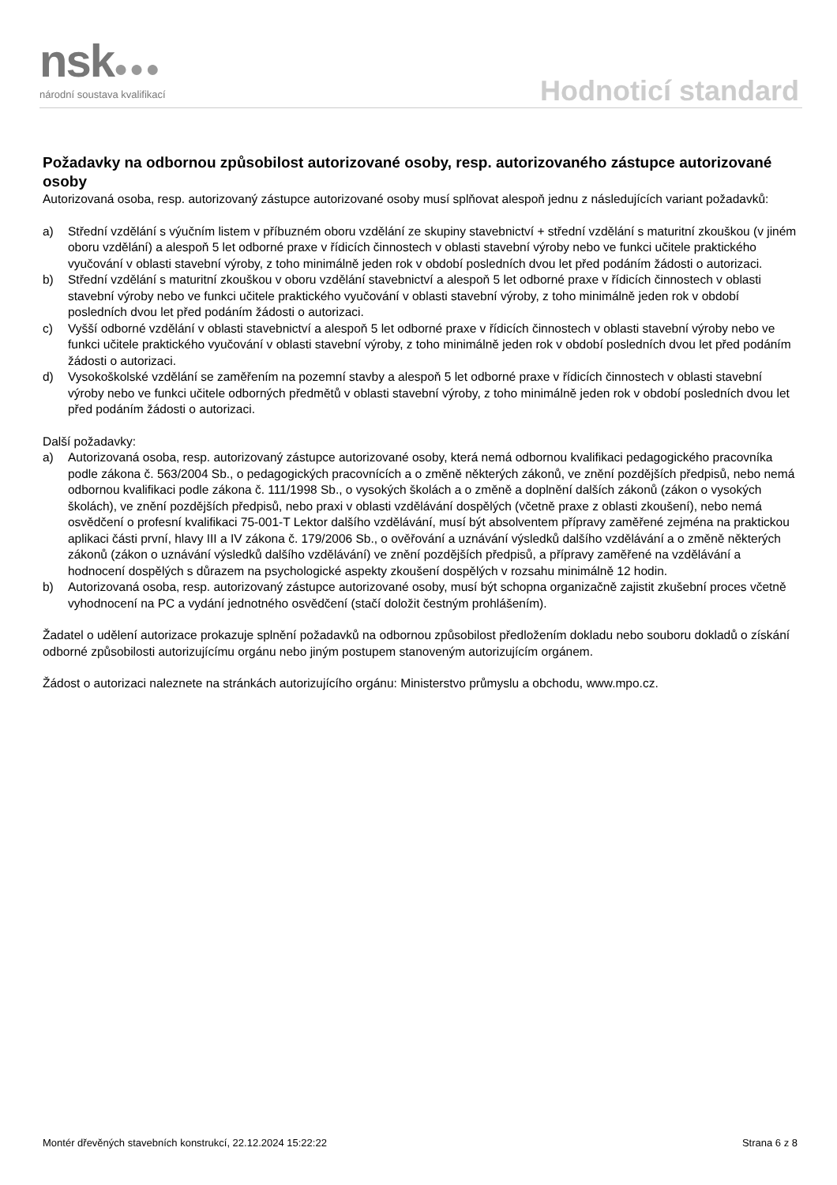nsk●●●
národní soustava kvalifikací Hodnoticí standard
Požadavky na odbornou způsobilost autorizované osoby, resp. autorizovaného zástupce autorizované osoby
Autorizovaná osoba, resp. autorizovaný zástupce autorizované osoby musí splňovat alespoň jednu z následujících variant požadavků:
a) Střední vzdělání s výučním listem v příbuzném oboru vzdělání ze skupiny stavebnictví + střední vzdělání s maturitní zkouškou (v jiném oboru vzdělání) a alespoň 5 let odborné praxe v řídicích činnostech v oblasti stavební výroby nebo ve funkci učitele praktického vyučování v oblasti stavební výroby, z toho minimálně jeden rok v období posledních dvou let před podáním žádosti o autorizaci.
b) Střední vzdělání s maturitní zkouškou v oboru vzdělání stavebnictví a alespoň 5 let odborné praxe v řídicích činnostech v oblasti stavební výroby nebo ve funkci učitele praktického vyučování v oblasti stavební výroby, z toho minimálně jeden rok v období posledních dvou let před podáním žádosti o autorizaci.
c) Vyšší odborné vzdělání v oblasti stavebnictví a alespoň 5 let odborné praxe v řídicích činnostech v oblasti stavební výroby nebo ve funkci učitele praktického vyučování v oblasti stavební výroby, z toho minimálně jeden rok v období posledních dvou let před podáním žádosti o autorizaci.
d) Vysokoškolské vzdělání se zaměřením na pozemní stavby a alespoň 5 let odborné praxe v řídicích činnostech v oblasti stavební výroby nebo ve funkci učitele odborných předmětů v oblasti stavební výroby, z toho minimálně jeden rok v období posledních dvou let před podáním žádosti o autorizaci.
Další požadavky:
a) Autorizovaná osoba, resp. autorizovaný zástupce autorizované osoby, která nemá odbornou kvalifikaci pedagogického pracovníka podle zákona č. 563/2004 Sb., o pedagogických pracovnících a o změně některých zákonů, ve znění pozdějších předpisů, nebo nemá odbornou kvalifikaci podle zákona č. 111/1998 Sb., o vysokých školách a o změně a doplnění dalších zákonů (zákon o vysokých školách), ve znění pozdějších předpisů, nebo praxi v oblasti vzdělávání dospělých (včetně praxe z oblasti zkoušení), nebo nemá osvědčení o profesní kvalifikaci 75-001-T Lektor dalšího vzdělávání, musí být absolventem přípravy zaměřené zejména na praktickou aplikaci části první, hlavy III a IV zákona č. 179/2006 Sb., o ověřování a uznávání výsledků dalšího vzdělávání a o změně některých zákonů (zákon o uznávání výsledků dalšího vzdělávání) ve znění pozdějších předpisů, a přípravy zaměřené na vzdělávání a hodnocení dospělých s důrazem na psychologické aspekty zkoušení dospělých v rozsahu minimálně 12 hodin.
b) Autorizovaná osoba, resp. autorizovaný zástupce autorizované osoby, musí být schopna organizačně zajistit zkušební proces včetně vyhodnocení na PC a vydání jednotného osvědčení (stačí doložit čestným prohlášením).
Žadatel o udělení autorizace prokazuje splnění požadavků na odbornou způsobilost předložením dokladu nebo souboru dokladů o získání odborné způsobilosti autorizujícímu orgánu nebo jiným postupem stanoveným autorizujícím orgánem.
Žádost o autorizaci naleznete na stránkách autorizujícího orgánu: Ministerstvo průmyslu a obchodu, www.mpo.cz.
Montér dřevěných stavebních konstrukcí, 22.12.2024 15:22:22 Strana 6 z 8